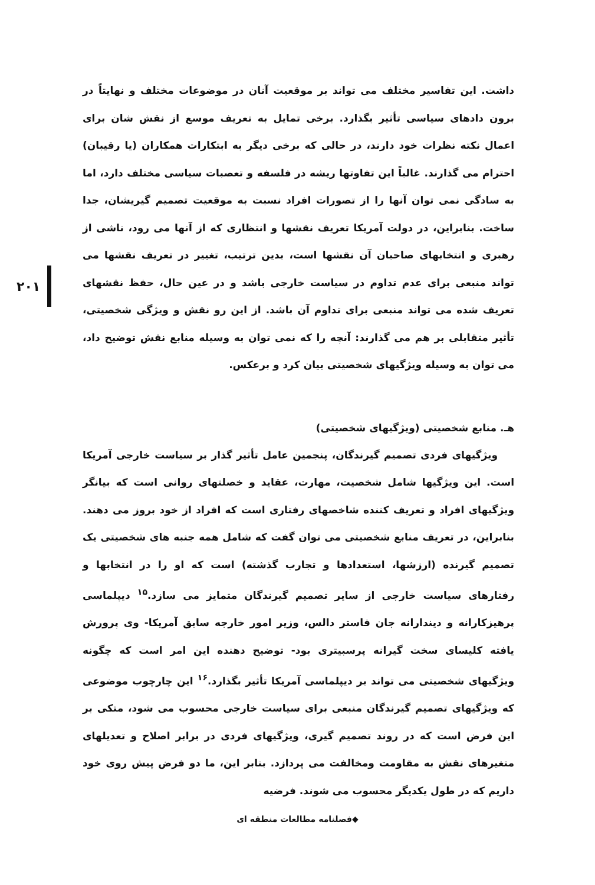۲۰۱
داشت. این تفاسیر مختلف می تواند بر موقعیت آنان در موضوعات مختلف و نهایتاً در برون دادهای سیاسی تأثیر بگذارد. برخی تمایل به تعریف موسع از نقش شان برای اعمال نکته نظرات خود دارند، در حالی که برخی دیگر به ابتکارات همکاران (یا رقیبان) احترام می گذارند. غالباً این تفاوتها ریشه در فلسفه و تعصبات سیاسی مختلف دارد، اما به سادگی نمی توان آنها را از تصورات افراد نسبت به موقعیت تصمیم گیریشان، جدا ساخت. بنابراین، در دولت آمریکا تعریف نقشها و انتظاری که از آنها می رود، ناشی از رهبری و انتخابهای صاحبان آن نقشها است، بدین ترتیب، تغییر در تعریف نقشها می تواند منبعی برای عدم تداوم در سیاست خارجی باشد و در عین حال، حفظ نقشهای تعریف شده می تواند منبعی برای تداوم آن باشد. از این رو نقش و ویژگی شخصیتی، تأثیر متقابلی بر هم می گذارند: آنچه را که نمی توان به وسیله منابع نقش توضیح داد، می توان به وسیله ویژگیهای شخصیتی بیان کرد و برعکس.
هـ. منابع شخصیتی (ویژگیهای شخصیتی)
ویژگیهای فردی تصمیم گیرندگان، پنجمین عامل تأثیر گذار بر سیاست خارجی آمریکا است. این ویژگیها شامل شخصیت، مهارت، عقاید و خصلتهای روانی است که بیانگر ویژگیهای افراد و تعریف کننده شاخصهای رفتاری است که افراد از خود بروز می دهند. بنابراین، در تعریف منابع شخصیتی می توان گفت که شامل همه جنبه های شخصیتی یک تصمیم گیرنده (ارزشها، استعدادها و تجارب گذشته) است که او را در انتخابها و رفتارهای سیاست خارجی از سایر تصمیم گیرندگان متمایز می سازد.<sup>۱۵</sup> دیپلماسی پرهیزکارانه و دیندارانه جان فاستر دالس، وزیر امور خارجه سابق آمریکا- وی پرورش یافته کلیسای سخت گیرانه پرسبیتری بود- توضیح دهنده این امر است که چگونه ویژگیهای شخصیتی می تواند بر دیپلماسی آمریکا تأثیر بگذارد.<sup>۱۶</sup> این چارچوب موضوعی که ویژگیهای تصمیم گیرندگان منبعی برای سیاست خارجی محسوب می شود، متکی بر این فرض است که در روند تصمیم گیری، ویژگیهای فردی در برابر اصلاح و تعدیلهای متغیرهای نقش به مقاومت ومخالفت می پردازد. بنابر این، ما دو فرض پیش روی خود داریم که در طول یکدیگر محسوب می شوند. فرضیه
◆فصلنامه مطالعات منطقه ای